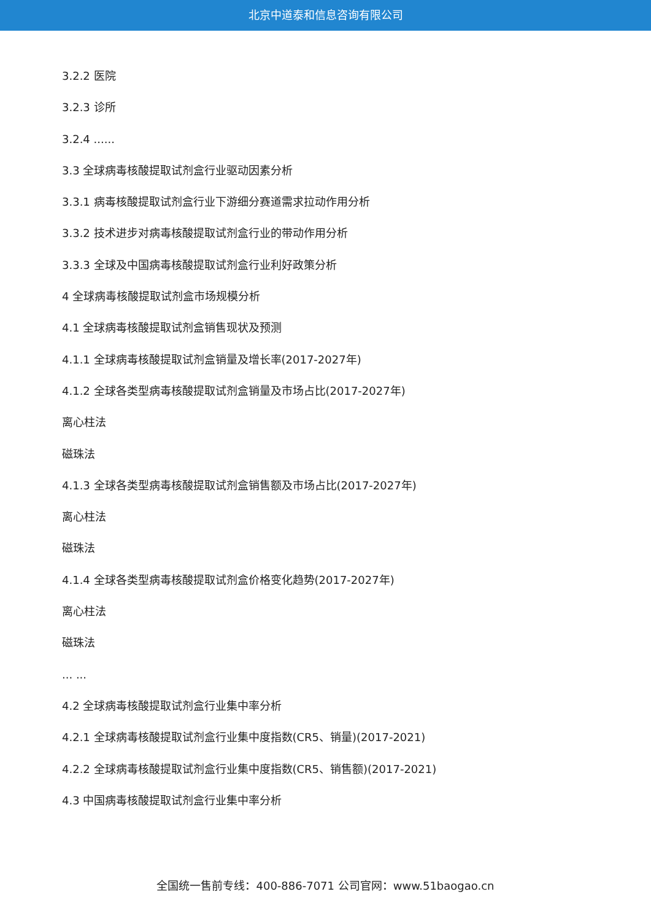北京中道泰和信息咨询有限公司
3.2.2 医院
3.2.3 诊所
3.2.4 ......
3.3 全球病毒核酸提取试剂盒行业驱动因素分析
3.3.1 病毒核酸提取试剂盒行业下游细分赛道需求拉动作用分析
3.3.2 技术进步对病毒核酸提取试剂盒行业的带动作用分析
3.3.3 全球及中国病毒核酸提取试剂盒行业利好政策分析
4 全球病毒核酸提取试剂盒市场规模分析
4.1 全球病毒核酸提取试剂盒销售现状及预测
4.1.1 全球病毒核酸提取试剂盒销量及增长率(2017-2027年)
4.1.2 全球各类型病毒核酸提取试剂盒销量及市场占比(2017-2027年)
离心柱法
磁珠法
4.1.3 全球各类型病毒核酸提取试剂盒销售额及市场占比(2017-2027年)
离心柱法
磁珠法
4.1.4 全球各类型病毒核酸提取试剂盒价格变化趋势(2017-2027年)
离心柱法
磁珠法
... ...
4.2 全球病毒核酸提取试剂盒行业集中率分析
4.2.1 全球病毒核酸提取试剂盒行业集中度指数(CR5、销量)(2017-2021)
4.2.2 全球病毒核酸提取试剂盒行业集中度指数(CR5、销售额)(2017-2021)
4.3 中国病毒核酸提取试剂盒行业集中率分析
全国统一售前专线：400-886-7071 公司官网：www.51baogao.cn